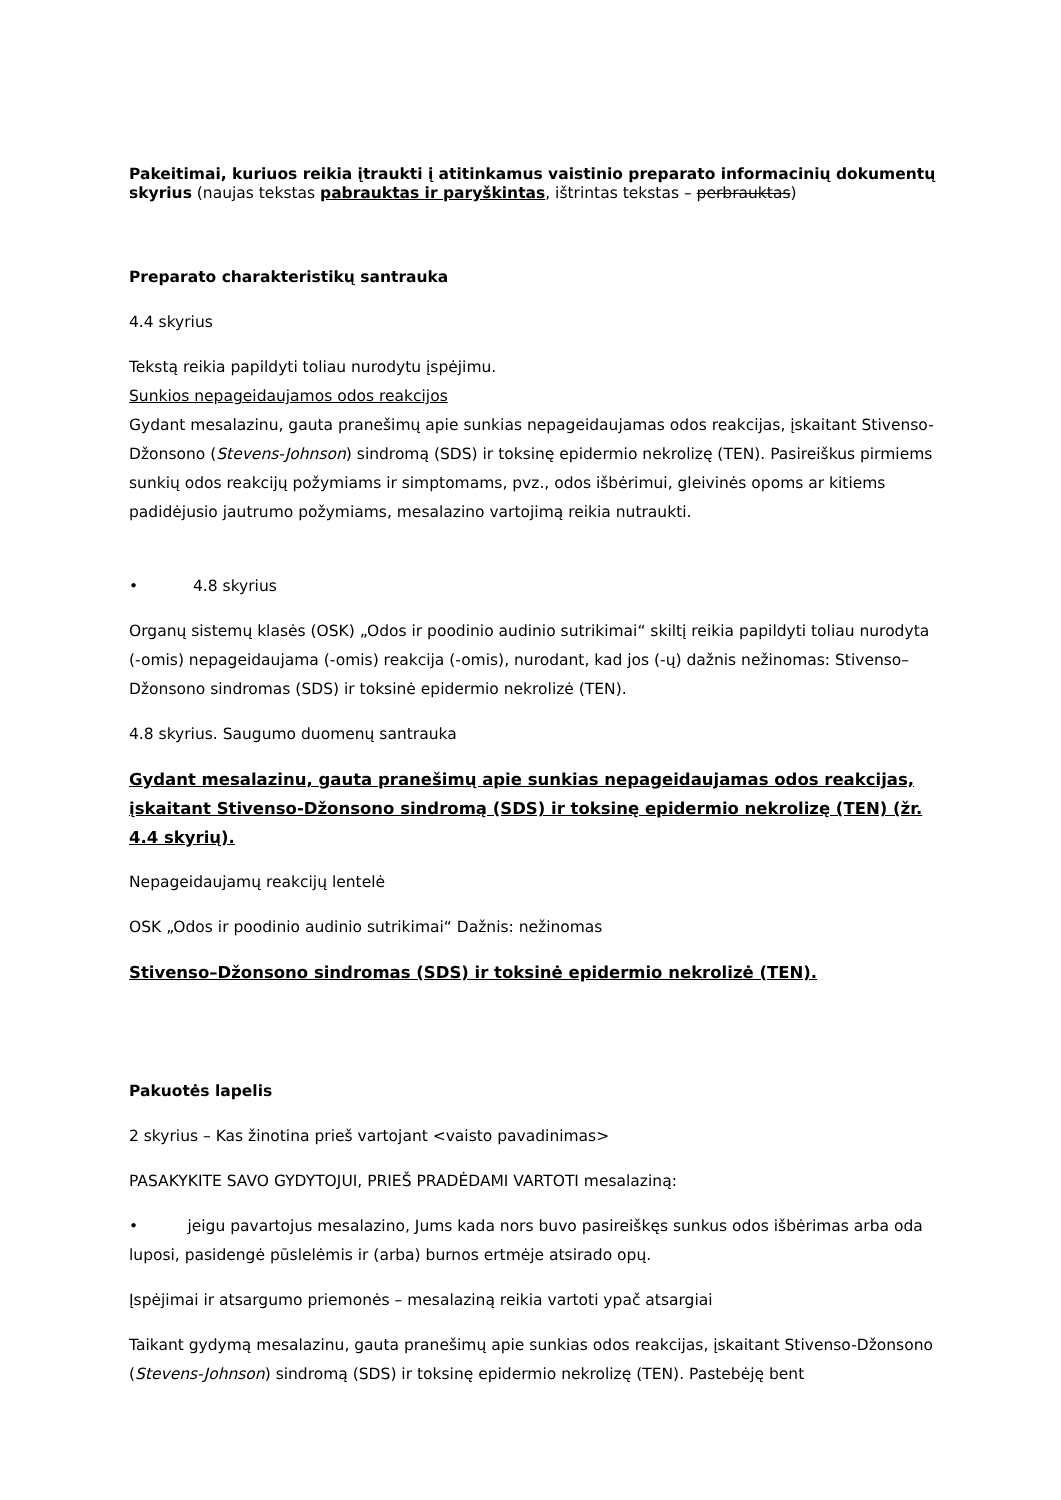Pakeitimai, kuriuos reikia įtraukti į atitinkamus vaistinio preparato informacinių dokumentų skyrius (naujas tekstas pabrauktas ir paryškintas, ištrintas tekstas – perbrauktas)
Preparato charakteristikų santrauka
4.4 skyrius
Tekstą reikia papildyti toliau nurodytu įspėjimu.
Sunkios nepageidaujamos odos reakcijos
Gydant mesalazinu, gauta pranešimų apie sunkias nepageidaujamas odos reakcijas, įskaitant Stivenso-Džonsono (Stevens-Johnson) sindromą (SDS) ir toksinę epidermio nekrolizę (TEN). Pasireiškus pirmiems sunkių odos reakcijų požymiams ir simptomams, pvz., odos išbėrimui, gleivinės opoms ar kitiems padidėjusio jautrumo požymiams, mesalazino vartojimą reikia nutraukti.
• 4.8 skyrius
Organų sistemų klasės (OSK) „Odos ir poodinio audinio sutrikimai“ skiltį reikia papildyti toliau nurodyta (-omis) nepageidaujama (-omis) reakcija (-omis), nurodant, kad jos (-ų) dažnis nežinomas: Stivenso–Džonsono sindromas (SDS) ir toksinė epidermio nekrolizė (TEN).
4.8 skyrius. Saugumo duomenų santrauka
Gydant mesalazinu, gauta pranešimų apie sunkias nepageidaujamas odos reakcijas, įskaitant Stivenso-Džonsono sindromą (SDS) ir toksinę epidermio nekrolizę (TEN) (žr. 4.4 skyrių).
Nepageidaujamų reakcijų lentelė
OSK „Odos ir poodinio audinio sutrikimai“ Dažnis: nežinomas
Stivenso–Džonsono sindromas (SDS) ir toksinė epidermio nekrolizė (TEN).
Pakuotės lapelis
2 skyrius – Kas žinotina prieš vartojant <vaisto pavadinimas>
PASAKYKITE SAVO GYDYTOJUI, PRIEŠ PRADĖDAMI VARTOTI mesalaziną:
• jeigu pavartojus mesalazino, Jums kada nors buvo pasireiškęs sunkus odos išbėrimas arba oda luposi, pasidengė pūslelėmis ir (arba) burnos ertmėje atsirado opų.
Įspėjimai ir atsargumo priemonės – mesalaziną reikia vartoti ypač atsargiai
Taikant gydymą mesalazinu, gauta pranešimų apie sunkias odos reakcijas, įskaitant Stivenso-Džonsono (Stevens-Johnson) sindromą (SDS) ir toksinę epidermio nekrolizę (TEN). Pastebėję bent